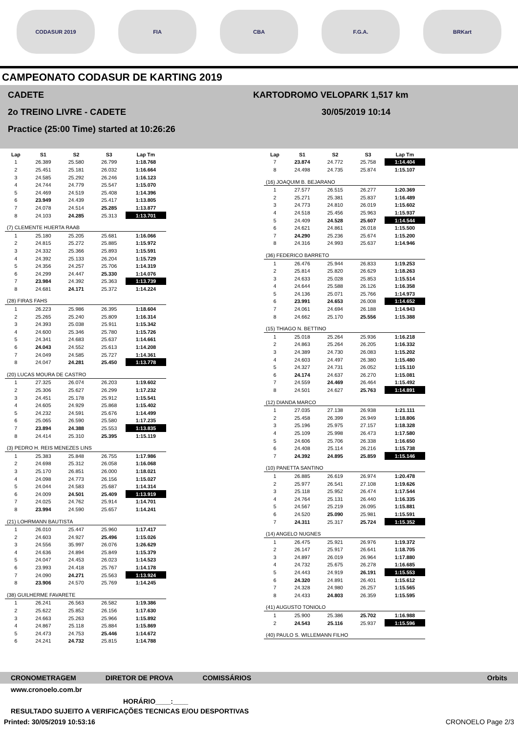CODASUR 2019 FIA CBA F.G.A. BRKart
CAMPEONATO CODASUR DE KARTING 2019
CADETE
2o TREINO LIVRE - CADETE
Practice (25:00 Time) started at 10:26:26
KARTODROMO VELOPARK 1,517 km
30/05/2019 10:14
| Lap | S1 | S2 | S3 | Lap Tm |
| --- | --- | --- | --- | --- |
| 1 | 26.389 | 25.580 | 26.799 | 1:18.768 |
| 2 | 25.451 | 25.181 | 26.032 | 1:16.664 |
| 3 | 24.585 | 25.292 | 26.246 | 1:16.123 |
| 4 | 24.744 | 24.779 | 25.547 | 1:15.070 |
| 5 | 24.469 | 24.519 | 25.408 | 1:14.396 |
| 6 | 23.949 | 24.439 | 25.417 | 1:13.805 |
| 7 | 24.078 | 24.514 | 25.285 | 1:13.877 |
| 8 | 24.103 | 24.285 | 25.313 | 1:13.701 |
| (7) CLEMENTE HUERTA RAAB | | | | |
| 1 | 25.180 | 25.205 | 25.681 | 1:16.066 |
| 2 | 24.815 | 25.272 | 25.885 | 1:15.972 |
| 3 | 24.332 | 25.366 | 25.893 | 1:15.591 |
| 4 | 24.392 | 25.133 | 26.204 | 1:15.729 |
| 5 | 24.356 | 24.257 | 25.706 | 1:14.319 |
| 6 | 24.299 | 24.447 | 25.330 | 1:14.076 |
| 7 | 23.984 | 24.392 | 25.363 | 1:13.739 |
| 8 | 24.681 | 24.171 | 25.372 | 1:14.224 |
| (28) FIRAS FAHS | | | | |
| 1 | 26.223 | 25.986 | 26.395 | 1:18.604 |
| 2 | 25.265 | 25.240 | 25.809 | 1:16.314 |
| 3 | 24.393 | 25.038 | 25.911 | 1:15.342 |
| 4 | 24.600 | 25.346 | 25.780 | 1:15.726 |
| 5 | 24.341 | 24.683 | 25.637 | 1:14.661 |
| 6 | 24.043 | 24.552 | 25.613 | 1:14.208 |
| 7 | 24.049 | 24.585 | 25.727 | 1:14.361 |
| 8 | 24.047 | 24.281 | 25.450 | 1:13.778 |
| (20) LUCAS MOURA DE CASTRO | | | | |
| 1 | 27.325 | 26.074 | 26.203 | 1:19.602 |
| 2 | 25.306 | 25.627 | 26.299 | 1:17.232 |
| 3 | 24.451 | 25.178 | 25.912 | 1:15.541 |
| 4 | 24.605 | 24.929 | 25.868 | 1:15.402 |
| 5 | 24.232 | 24.591 | 25.676 | 1:14.499 |
| 6 | 25.065 | 26.590 | 25.580 | 1:17.235 |
| 7 | 23.894 | 24.388 | 25.553 | 1:13.835 |
| 8 | 24.414 | 25.310 | 25.395 | 1:15.119 |
| (3) PEDRO H. REIS MENEZES LINS | | | | |
| 1 | 25.383 | 25.848 | 26.755 | 1:17.986 |
| 2 | 24.698 | 25.312 | 26.058 | 1:16.068 |
| 3 | 25.170 | 26.851 | 26.000 | 1:18.021 |
| 4 | 24.098 | 24.773 | 26.156 | 1:15.027 |
| 5 | 24.044 | 24.583 | 25.687 | 1:14.314 |
| 6 | 24.009 | 24.501 | 25.409 | 1:13.919 |
| 7 | 24.025 | 24.762 | 25.914 | 1:14.701 |
| 8 | 23.994 | 24.590 | 25.657 | 1:14.241 |
| (21) LOHRMANN BAUTISTA | | | | |
| 1 | 26.010 | 25.447 | 25.960 | 1:17.417 |
| 2 | 24.603 | 24.927 | 25.496 | 1:15.026 |
| 3 | 24.556 | 35.997 | 26.076 | 1:26.629 |
| 4 | 24.636 | 24.894 | 25.849 | 1:15.379 |
| 5 | 24.047 | 24.453 | 26.023 | 1:14.523 |
| 6 | 23.993 | 24.418 | 25.767 | 1:14.178 |
| 7 | 24.090 | 24.271 | 25.563 | 1:13.924 |
| 8 | 23.906 | 24.570 | 25.769 | 1:14.245 |
| (38) GUILHERME FAVARETE | | | | |
| 1 | 26.241 | 26.563 | 26.582 | 1:19.386 |
| 2 | 25.622 | 25.852 | 26.156 | 1:17.630 |
| 3 | 24.663 | 25.263 | 25.966 | 1:15.892 |
| 4 | 24.867 | 25.118 | 25.884 | 1:15.869 |
| 5 | 24.473 | 24.753 | 25.446 | 1:14.672 |
| 6 | 24.241 | 24.732 | 25.815 | 1:14.788 |
| Lap | S1 | S2 | S3 | Lap Tm |
| --- | --- | --- | --- | --- |
| 7 | 23.874 | 24.772 | 25.758 | 1:14.404 |
| 8 | 24.498 | 24.735 | 25.874 | 1:15.107 |
| (16) JOAQUIM B. BEJARANO | | | | |
| 1 | 27.577 | 26.515 | 26.277 | 1:20.369 |
| 2 | 25.271 | 25.381 | 25.837 | 1:16.489 |
| 3 | 24.773 | 24.810 | 26.019 | 1:15.602 |
| 4 | 24.518 | 25.456 | 25.963 | 1:15.937 |
| 5 | 24.409 | 24.528 | 25.607 | 1:14.544 |
| 6 | 24.621 | 24.861 | 26.018 | 1:15.500 |
| 7 | 24.290 | 25.236 | 25.674 | 1:15.200 |
| 8 | 24.316 | 24.993 | 25.637 | 1:14.946 |
| (36) FEDERICO BARRETO | | | | |
| 1 | 26.476 | 25.944 | 26.833 | 1:19.253 |
| 2 | 25.814 | 25.820 | 26.629 | 1:18.263 |
| 3 | 24.633 | 25.028 | 25.853 | 1:15.514 |
| 4 | 24.644 | 25.588 | 26.126 | 1:16.358 |
| 5 | 24.136 | 25.071 | 25.766 | 1:14.973 |
| 6 | 23.991 | 24.653 | 26.008 | 1:14.652 |
| 7 | 24.061 | 24.694 | 26.188 | 1:14.943 |
| 8 | 24.662 | 25.170 | 25.556 | 1:15.388 |
| (15) THIAGO N. BETTINO | | | | |
| 1 | 25.018 | 25.264 | 25.936 | 1:16.218 |
| 2 | 24.863 | 25.264 | 26.205 | 1:16.332 |
| 3 | 24.389 | 24.730 | 26.083 | 1:15.202 |
| 4 | 24.603 | 24.497 | 26.380 | 1:15.480 |
| 5 | 24.327 | 24.731 | 26.052 | 1:15.110 |
| 6 | 24.174 | 24.637 | 26.270 | 1:15.081 |
| 7 | 24.559 | 24.469 | 26.464 | 1:15.492 |
| 8 | 24.501 | 24.627 | 25.763 | 1:14.891 |
| (12) DIANDA MARCO | | | | |
| 1 | 27.035 | 27.138 | 26.938 | 1:21.111 |
| 2 | 25.458 | 26.399 | 26.949 | 1:18.806 |
| 3 | 25.196 | 25.975 | 27.157 | 1:18.328 |
| 4 | 25.109 | 25.998 | 26.473 | 1:17.580 |
| 5 | 24.606 | 25.706 | 26.338 | 1:16.650 |
| 6 | 24.408 | 25.114 | 26.216 | 1:15.738 |
| 7 | 24.392 | 24.895 | 25.859 | 1:15.146 |
| (10) PANETTA SANTINO | | | | |
| 1 | 26.885 | 26.619 | 26.974 | 1:20.478 |
| 2 | 25.977 | 26.541 | 27.108 | 1:19.626 |
| 3 | 25.118 | 25.952 | 26.474 | 1:17.544 |
| 4 | 24.764 | 25.131 | 26.440 | 1:16.335 |
| 5 | 24.567 | 25.219 | 26.095 | 1:15.881 |
| 6 | 24.520 | 25.090 | 25.981 | 1:15.591 |
| 7 | 24.311 | 25.317 | 25.724 | 1:15.352 |
| (14) ANGELO NUGNES | | | | |
| 1 | 26.475 | 25.921 | 26.976 | 1:19.372 |
| 2 | 26.147 | 25.917 | 26.641 | 1:18.705 |
| 3 | 24.897 | 26.019 | 26.964 | 1:17.880 |
| 4 | 24.732 | 25.675 | 26.278 | 1:16.685 |
| 5 | 24.443 | 24.919 | 26.191 | 1:15.553 |
| 6 | 24.320 | 24.891 | 26.401 | 1:15.612 |
| 7 | 24.328 | 24.980 | 26.257 | 1:15.565 |
| 8 | 24.433 | 24.803 | 26.359 | 1:15.595 |
| (41) AUGUSTO TONIOLO | | | | |
| 1 | 25.900 | 25.386 | 25.702 | 1:16.988 |
| 2 | 24.543 | 25.116 | 25.937 | 1:15.596 |
| (40) PAULO S. WILLEMANN FILHO | | | | |
CRONOMETRAGEM DIRETOR DE PROVA COMISSÁRIOS Orbits
www.cronoelo.com.br
HORÁRIO____:____
RESULTADO SUJEITO A VERIFICAÇÕES TECNICAS E/OU DESPORTIVAS
Printed: 30/05/2019 10:53:16 CRONOELO Page 2/3